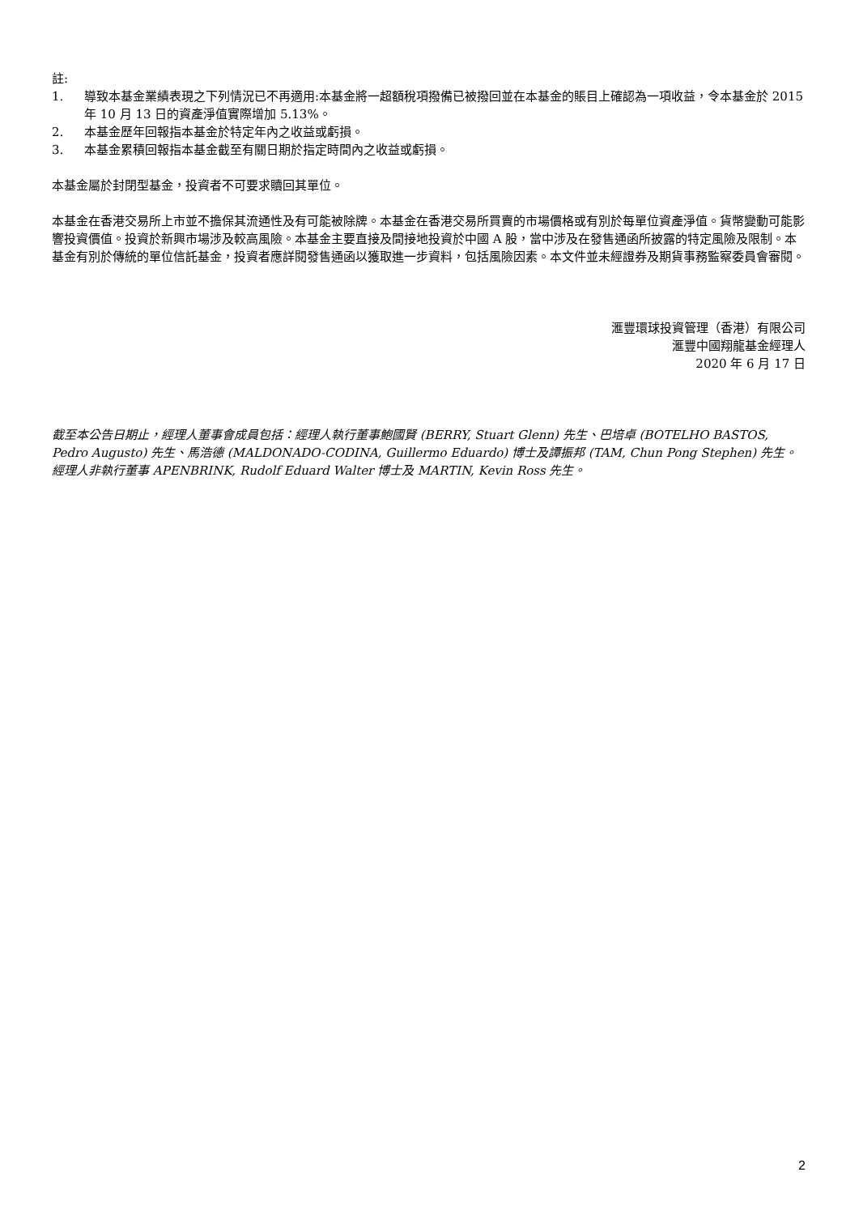註:
1. 導致本基金業績表現之下列情況已不再適用:本基金將一超額稅項撥備已被撥回並在本基金的賬目上確認為一項收益，令本基金於 2015 年 10 月 13 日的資產淨值實際增加 5.13%。
2. 本基金歷年回報指本基金於特定年內之收益或虧損。
3. 本基金累積回報指本基金截至有關日期於指定時間內之收益或虧損。
本基金屬於封閉型基金，投資者不可要求贖回其單位。
本基金在香港交易所上市並不擔保其流通性及有可能被除牌。本基金在香港交易所買賣的市場價格或有別於每單位資產淨值。貨幣變動可能影響投資價值。投資於新興市場涉及較高風險。本基金主要直接及間接地投資於中國 A 股，當中涉及在發售通函所披露的特定風險及限制。本基金有別於傳統的單位信託基金，投資者應詳閱發售通函以獲取進一步資料，包括風險因素。本文件並未經證券及期貨事務監察委員會審閱。
滙豐環球投資管理（香港）有限公司
滙豐中國翔龍基金經理人
2020 年 6 月 17 日
截至本公告日期止，經理人董事會成員包括：經理人執行董事鮑國賢 (BERRY, Stuart Glenn) 先生、巴培卓 (BOTELHO BASTOS, Pedro Augusto) 先生、馬浩德 (MALDONADO-CODINA, Guillermo Eduardo) 博士及譚振邦 (TAM, Chun Pong Stephen) 先生。經理人非執行董事 APENBRINK, Rudolf Eduard Walter 博士及 MARTIN, Kevin Ross 先生。
2